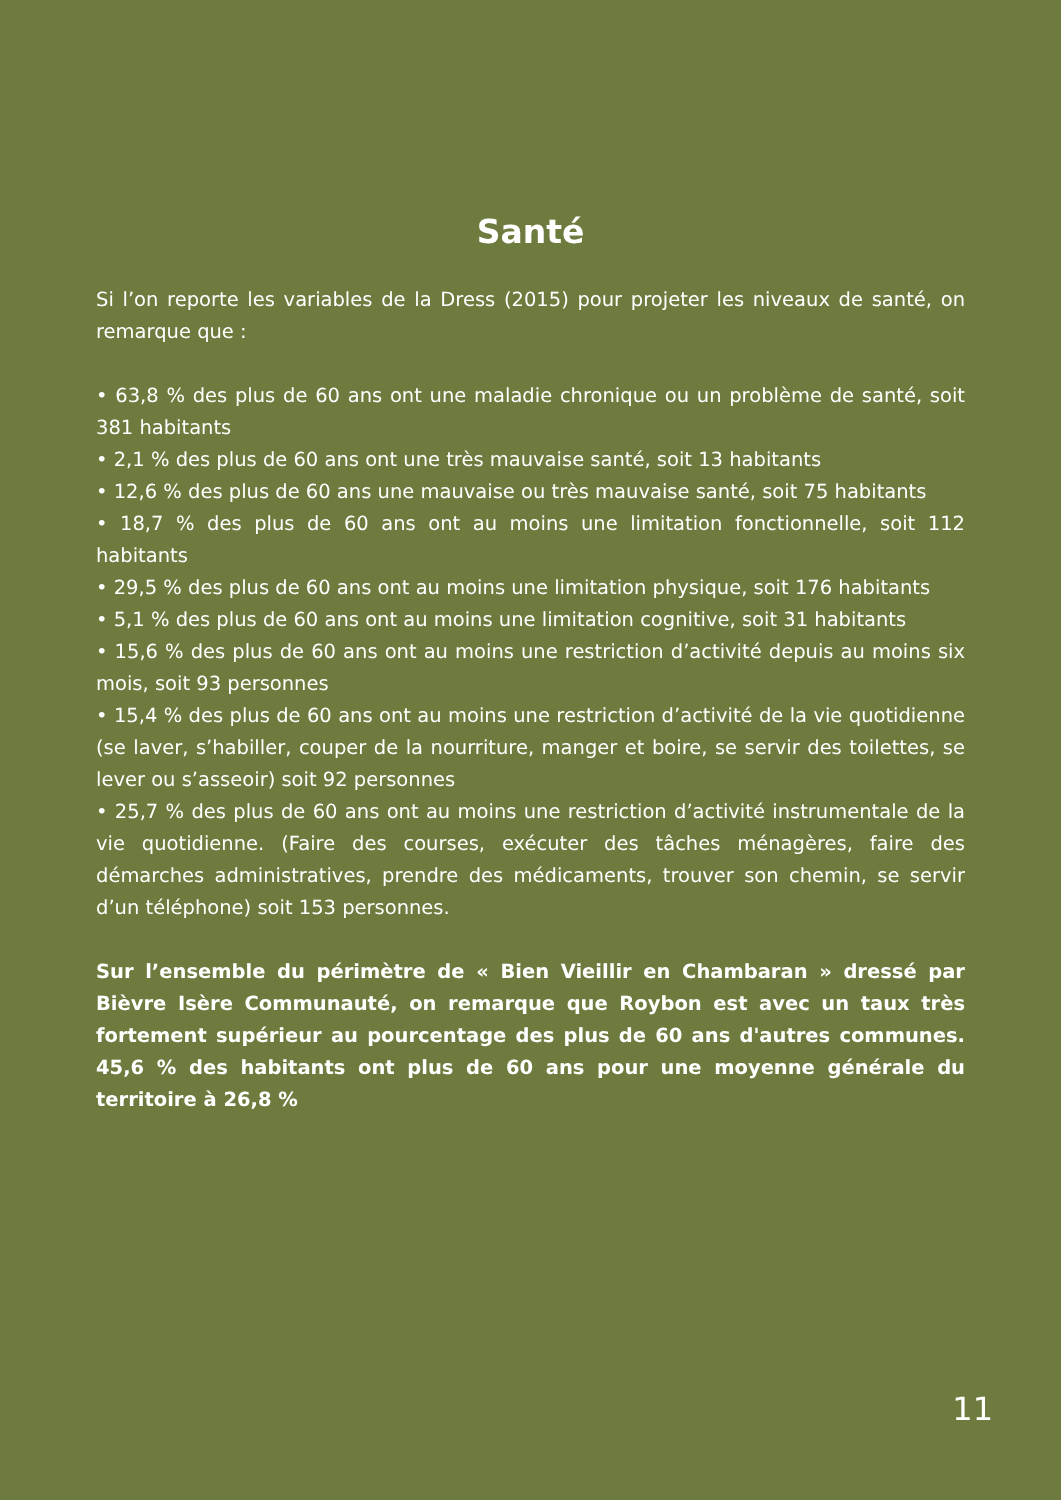Santé
Si l’on reporte les variables de la Dress (2015) pour projeter les niveaux de santé, on remarque que :
• 63,8 % des plus de 60 ans ont une maladie chronique ou un problème de santé, soit 381 habitants
• 2,1 % des plus de 60 ans ont une très mauvaise santé, soit 13 habitants
• 12,6 % des plus de 60 ans une mauvaise ou très mauvaise santé, soit 75 habitants
• 18,7 % des plus de 60 ans ont au moins une limitation fonctionnelle, soit 112 habitants
• 29,5 % des plus de 60 ans ont au moins une limitation physique, soit 176 habitants
• 5,1 % des plus de 60 ans ont au moins une limitation cognitive, soit 31 habitants
• 15,6 % des plus de 60 ans ont au moins une restriction d’activité depuis au moins six mois, soit 93 personnes
• 15,4 % des plus de 60 ans ont au moins une restriction d’activité de la vie quotidienne (se laver, s’habiller, couper de la nourriture, manger et boire, se servir des toilettes, se lever ou s’asseoir) soit 92 personnes
• 25,7 % des plus de 60 ans ont au moins une restriction d’activité instrumentale de la vie quotidienne. (Faire des courses, exécuter des tâches ménagères, faire des démarches administratives, prendre des médicaments, trouver son chemin, se servir d’un téléphone) soit 153 personnes.
Sur l’ensemble du périmètre de « Bien Vieillir en Chambaran » dressé par Bièvre Isère Communauté, on remarque que Roybon est avec un taux très fortement supérieur au pourcentage des plus de 60 ans d'autres communes. 45,6 % des habitants ont plus de 60 ans pour une moyenne générale du territoire à 26,8 %
11